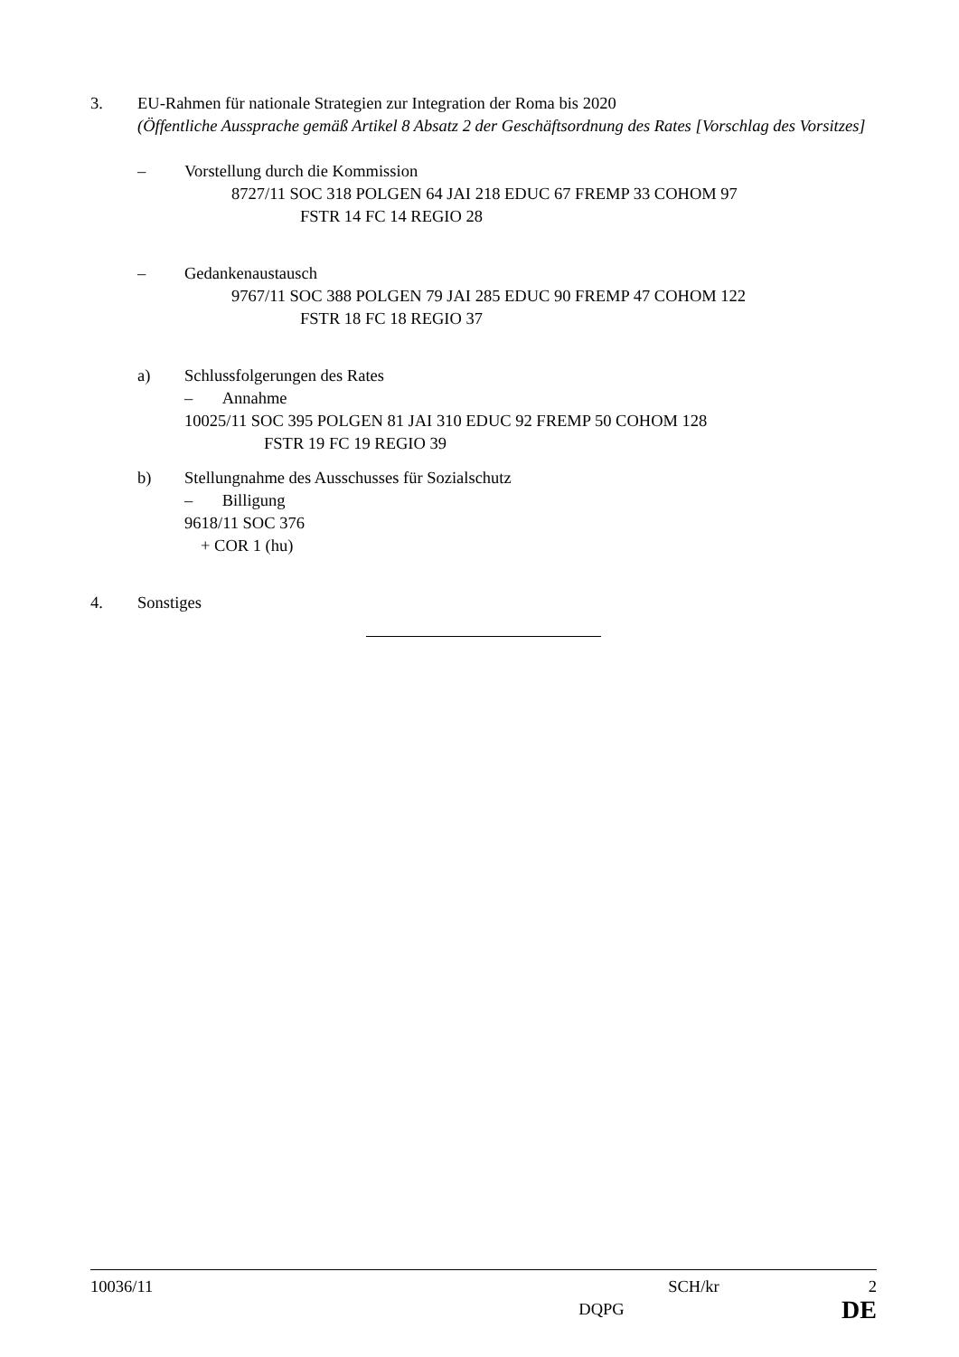3. EU-Rahmen für nationale Strategien zur Integration der Roma bis 2020
(Öffentliche Aussprache gemäß Artikel 8 Absatz 2 der Geschäftsordnung des Rates [Vorschlag des Vorsitzes]
– Vorstellung durch die Kommission
8727/11 SOC 318 POLGEN 64 JAI 218 EDUC 67 FREMP 33 COHOM 97
FSTR 14 FC 14 REGIO 28
– Gedankenaustausch
9767/11 SOC 388 POLGEN 79 JAI 285 EDUC 90 FREMP 47 COHOM 122
FSTR 18 FC 18 REGIO 37
a) Schlussfolgerungen des Rates
– Annahme
10025/11 SOC 395 POLGEN 81 JAI 310 EDUC 92 FREMP 50 COHOM 128
FSTR 19 FC 19 REGIO 39
b) Stellungnahme des Ausschusses für Sozialschutz
– Billigung
9618/11 SOC 376
+ COR 1 (hu)
4. Sonstiges
10036/11 SCH/kr 2
DQPG DE